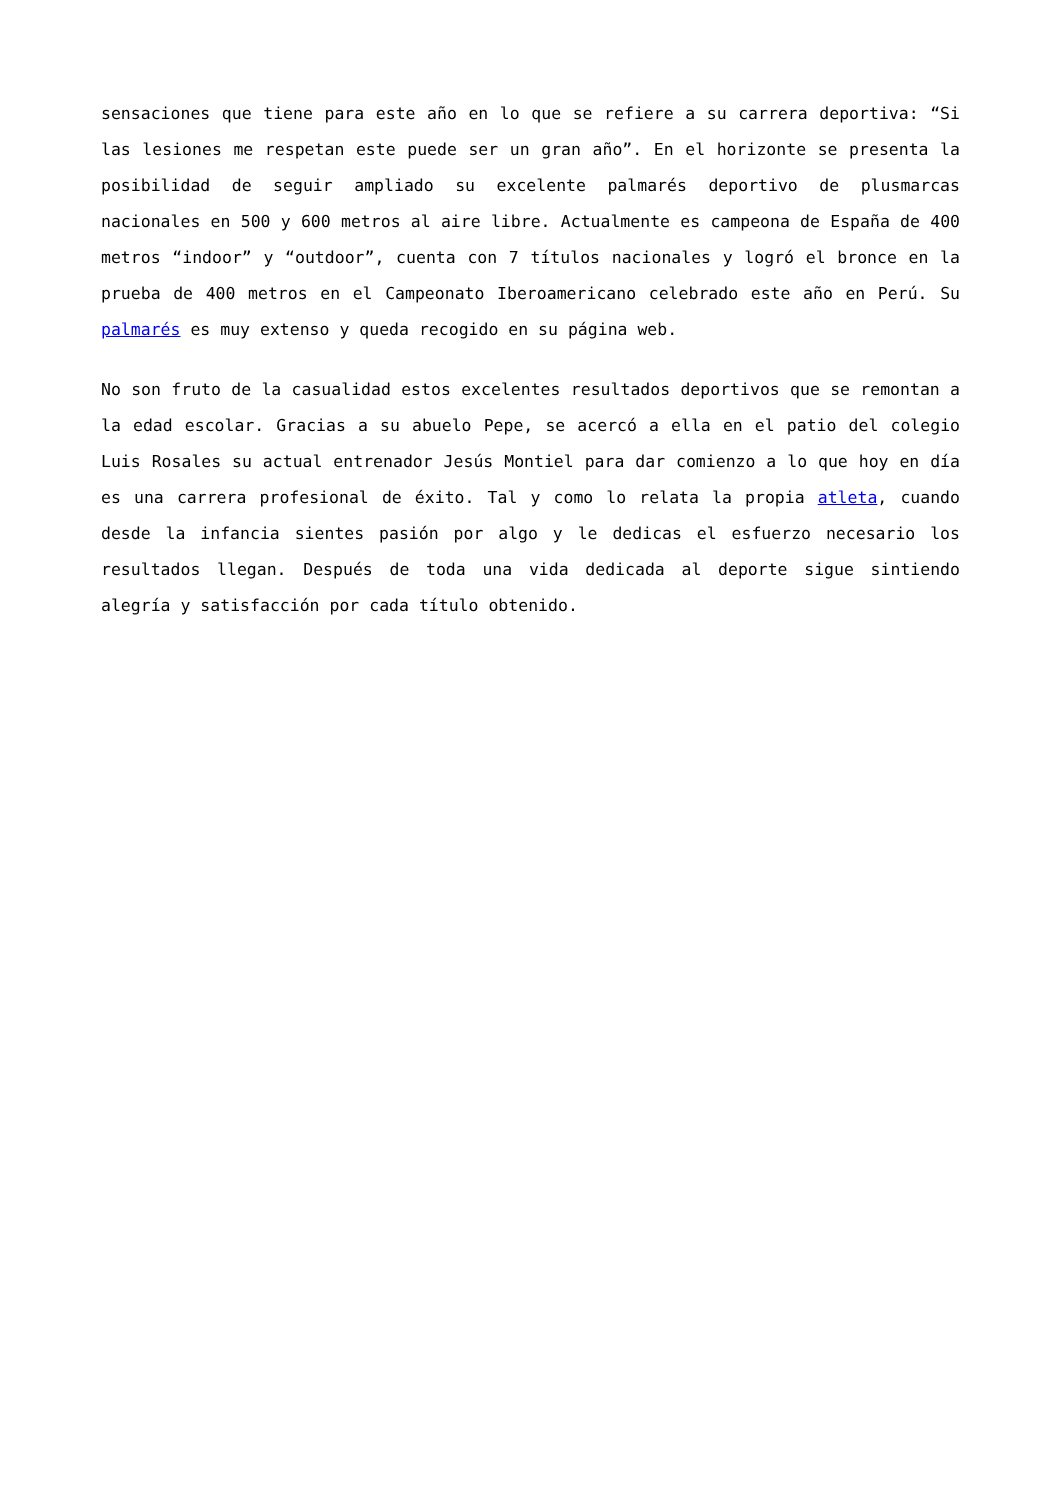sensaciones que tiene para este año en lo que se refiere a su carrera deportiva: “Si las lesiones me respetan este puede ser un gran año”. En el horizonte se presenta la posibilidad de seguir ampliado su excelente palmarés deportivo de plusmarcas nacionales en 500 y 600 metros al aire libre. Actualmente es campeona de España de 400 metros “indoor” y “outdoor”, cuenta con 7 títulos nacionales y logró el bronce en la prueba de 400 metros en el Campeonato Iberoamericano celebrado este año en Perú. Su palmarés es muy extenso y queda recogido en su página web.
No son fruto de la casualidad estos excelentes resultados deportivos que se remontan a la edad escolar. Gracias a su abuelo Pepe, se acercó a ella en el patio del colegio Luis Rosales su actual entrenador Jesús Montiel para dar comienzo a lo que hoy en día es una carrera profesional de éxito. Tal y como lo relata la propia atleta, cuando desde la infancia sientes pasión por algo y le dedicas el esfuerzo necesario los resultados llegan. Después de toda una vida dedicada al deporte sigue sintiendo alegría y satisfacción por cada título obtenido.